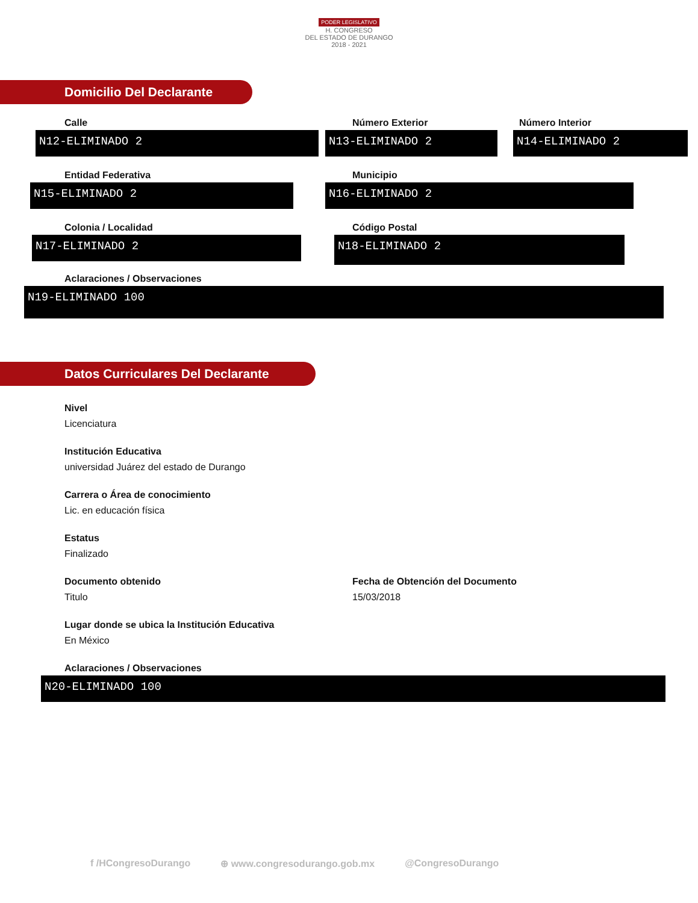PODER LEGISLATIVO
H. CONGRESO
DEL ESTADO DE DURANGO
2018 - 2021
Domicilio Del Declarante
Calle
N12-ELIMINADO 2
Número Exterior
N13-ELIMINADO 2
Número Interior
N14-ELIMINADO 2
Entidad Federativa
N15-ELIMINADO 2
Municipio
N16-ELIMINADO 2
Colonia / Localidad
N17-ELIMINADO 2
Código Postal
N18-ELIMINADO 2
Aclaraciones / Observaciones
N19-ELIMINADO 100
Datos Curriculares Del Declarante
Nivel
Licenciatura
Institución Educativa
universidad Juárez del estado de Durango
Carrera o Área de conocimiento
Lic. en educación física
Estatus
Finalizado
Documento obtenido
Titulo
Fecha de Obtención del Documento
15/03/2018
Lugar donde se ubica la Institución Educativa
En México
Aclaraciones / Observaciones
N20-ELIMINADO 100
f /HCongresoDurango ⊕ www.congresodurango.gob.mx @CongresoDurango